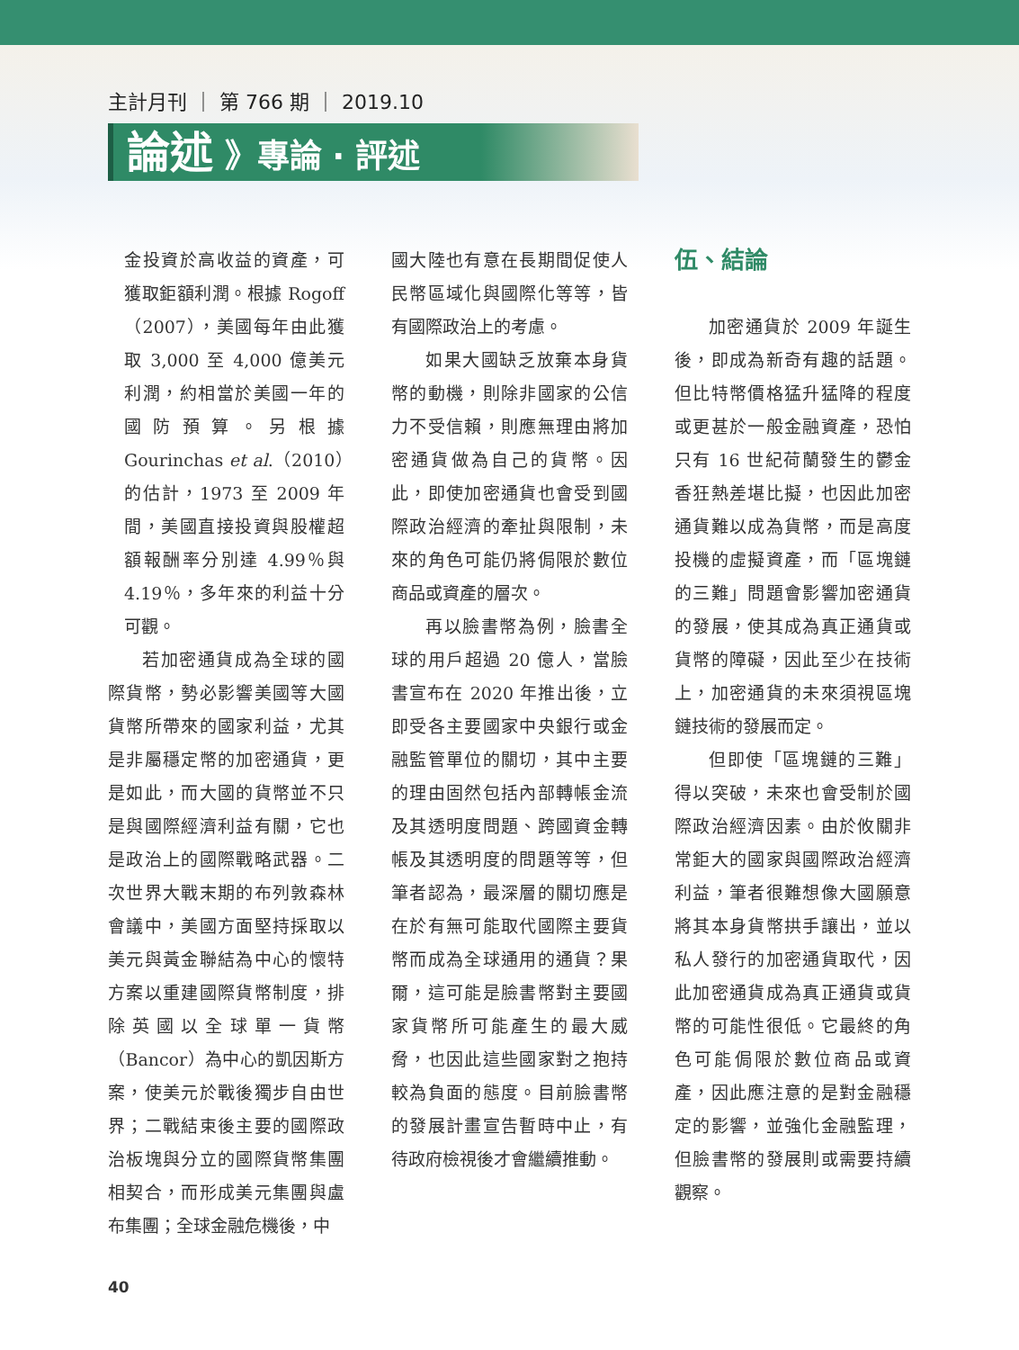主計月刊 ｜ 第 766 期 ｜ 2019.10
論述 》專論 ‧ 評述
金投資於高收益的資產，可獲取鉅額利潤。根據 Rogoff（2007），美國每年由此獲取 3,000 至 4,000 億美元利潤，約相當於美國一年的國防預算。另根據 Gourinchas et al.（2010）的估計，1973 至 2009 年間，美國直接投資與股權超額報酬率分別達 4.99％與 4.19％，多年來的利益十分可觀。
若加密通貨成為全球的國際貨幣，勢必影響美國等大國貨幣所帶來的國家利益，尤其是非屬穩定幣的加密通貨，更是如此，而大國的貨幣並不只是與國際經濟利益有關，它也是政治上的國際戰略武器。二次世界大戰末期的布列敦森林會議中，美國方面堅持採取以美元與黃金聯結為中心的懷特方案以重建國際貨幣制度，排除英國以全球單一貨幣（Bancor）為中心的凱因斯方案，使美元於戰後獨步自由世界；二戰結束後主要的國際政治板塊與分立的國際貨幣集團相契合，而形成美元集團與盧布集團；全球金融危機後，中
國大陸也有意在長期間促使人民幣區域化與國際化等等，皆有國際政治上的考慮。
如果大國缺乏放棄本身貨幣的動機，則除非國家的公信力不受信賴，則應無理由將加密通貨做為自己的貨幣。因此，即使加密通貨也會受到國際政治經濟的牽扯與限制，未來的角色可能仍將侷限於數位商品或資產的層次。
再以臉書幣為例，臉書全球的用戶超過 20 億人，當臉書宣布在 2020 年推出後，立即受各主要國家中央銀行或金融監管單位的關切，其中主要的理由固然包括內部轉帳金流及其透明度問題、跨國資金轉帳及其透明度的問題等等，但筆者認為，最深層的關切應是在於有無可能取代國際主要貨幣而成為全球通用的通貨？果爾，這可能是臉書幣對主要國家貨幣所可能產生的最大威脅，也因此這些國家對之抱持較為負面的態度。目前臉書幣的發展計畫宣告暫時中止，有待政府檢視後才會繼續推動。
伍、結論
加密通貨於 2009 年誕生後，即成為新奇有趣的話題。但比特幣價格猛升猛降的程度或更甚於一般金融資產，恐怕只有 16 世紀荷蘭發生的鬱金香狂熱差堪比擬，也因此加密通貨難以成為貨幣，而是高度投機的虛擬資產，而「區塊鏈的三難」問題會影響加密通貨的發展，使其成為真正通貨或貨幣的障礙，因此至少在技術上，加密通貨的未來須視區塊鏈技術的發展而定。
但即使「區塊鏈的三難」得以突破，未來也會受制於國際政治經濟因素。由於攸關非常鉅大的國家與國際政治經濟利益，筆者很難想像大國願意將其本身貨幣拱手讓出，並以私人發行的加密通貨取代，因此加密通貨成為真正通貨或貨幣的可能性很低。它最終的角色可能侷限於數位商品或資產，因此應注意的是對金融穩定的影響，並強化金融監理，但臉書幣的發展則或需要持續觀察。
40